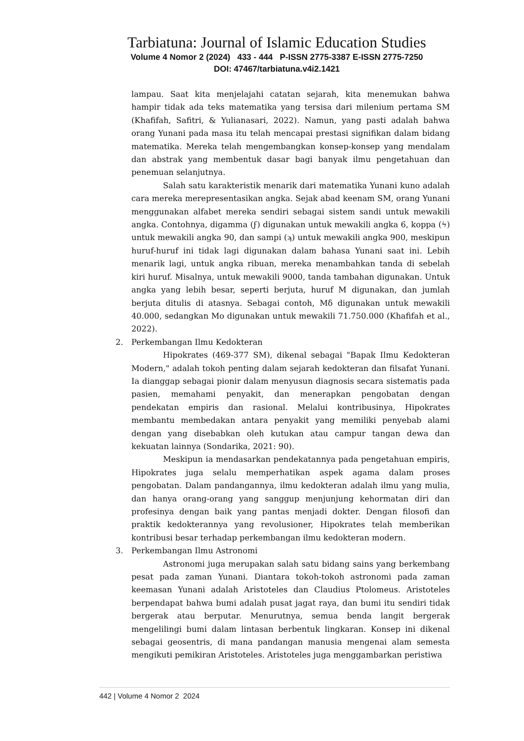Tarbiatuna: Journal of Islamic Education Studies
Volume 4 Nomor 2 (2024) 433 - 444 P-ISSN 2775-3387 E-ISSN 2775-7250
DOI: 47467/tarbiatuna.v4i2.1421
lampau. Saat kita menjelajahi catatan sejarah, kita menemukan bahwa hampir tidak ada teks matematika yang tersisa dari milenium pertama SM (Khafifah, Safitri, & Yulianasari, 2022). Namun, yang pasti adalah bahwa orang Yunani pada masa itu telah mencapai prestasi signifikan dalam bidang matematika. Mereka telah mengembangkan konsep-konsep yang mendalam dan abstrak yang membentuk dasar bagi banyak ilmu pengetahuan dan penemuan selanjutnya.
Salah satu karakteristik menarik dari matematika Yunani kuno adalah cara mereka merepresentasikan angka. Sejak abad keenam SM, orang Yunani menggunakan alfabet mereka sendiri sebagai sistem sandi untuk mewakili angka. Contohnya, digamma (ϝ) digunakan untuk mewakili angka 6, koppa (ϟ) untuk mewakili angka 90, dan sampi (ϡ) untuk mewakili angka 900, meskipun huruf-huruf ini tidak lagi digunakan dalam bahasa Yunani saat ini. Lebih menarik lagi, untuk angka ribuan, mereka menambahkan tanda di sebelah kiri huruf. Misalnya, untuk mewakili 9000, tanda tambahan digunakan. Untuk angka yang lebih besar, seperti berjuta, huruf M digunakan, dan jumlah berjuta ditulis di atasnya. Sebagai contoh, Mδ digunakan untuk mewakili 40.000, sedangkan Mo digunakan untuk mewakili 71.750.000 (Khafifah et al., 2022).
2. Perkembangan Ilmu Kedokteran
Hipokrates (469-377 SM), dikenal sebagai "Bapak Ilmu Kedokteran Modern," adalah tokoh penting dalam sejarah kedokteran dan filsafat Yunani. Ia dianggap sebagai pionir dalam menyusun diagnosis secara sistematis pada pasien, memahami penyakit, dan menerapkan pengobatan dengan pendekatan empiris dan rasional. Melalui kontribusinya, Hipokrates membantu membedakan antara penyakit yang memiliki penyebab alami dengan yang disebabkan oleh kutukan atau campur tangan dewa dan kekuatan lainnya (Sondarika, 2021: 90).
Meskipun ia mendasarkan pendekatannya pada pengetahuan empiris, Hipokrates juga selalu memperhatikan aspek agama dalam proses pengobatan. Dalam pandangannya, ilmu kedokteran adalah ilmu yang mulia, dan hanya orang-orang yang sanggup menjunjung kehormatan diri dan profesinya dengan baik yang pantas menjadi dokter. Dengan filosofi dan praktik kedokterannya yang revolusioner, Hipokrates telah memberikan kontribusi besar terhadap perkembangan ilmu kedokteran modern.
3. Perkembangan Ilmu Astronomi
Astronomi juga merupakan salah satu bidang sains yang berkembang pesat pada zaman Yunani. Diantara tokoh-tokoh astronomi pada zaman keemasan Yunani adalah Aristoteles dan Claudius Ptolomeus. Aristoteles berpendapat bahwa bumi adalah pusat jagat raya, dan bumi itu sendiri tidak bergerak atau berputar. Menurutnya, semua benda langit bergerak mengelilingi bumi dalam lintasan berbentuk lingkaran. Konsep ini dikenal sebagai geosentris, di mana pandangan manusia mengenai alam semesta mengikuti pemikiran Aristoteles. Aristoteles juga menggambarkan peristiwa
442 | Volume 4 Nomor 2 2024